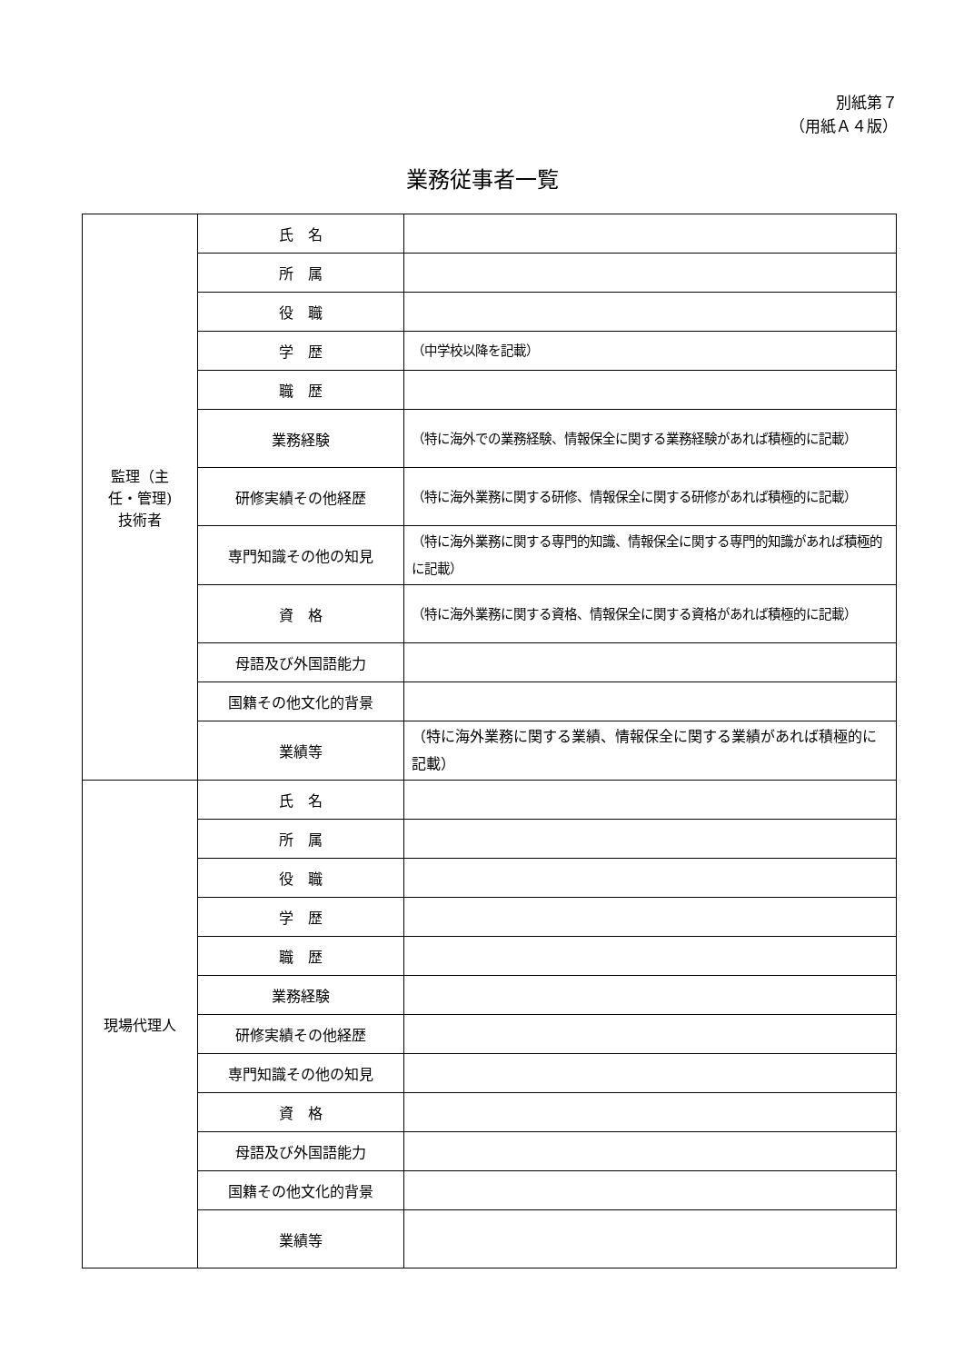別紙第７
（用紙Ａ４版）
業務従事者一覧
| 監理（主 任・管理) 技術者 | 氏 名 | |
| | 所 属 | |
| | 役 職 | |
| | 学 歴 | （中学校以降を記載） |
| | 職 歴 | |
| | 業務経験 | （特に海外での業務経験、情報保全に関する業務経験があれば積極的に記載） |
| | 研修実績その他経歴 | （特に海外業務に関する研修、情報保全に関する研修があれば積極的に記載） |
| | 専門知識その他の知見 | （特に海外業務に関する専門的知識、情報保全に関する専門的知識があれば積極的に記載） |
| | 資 格 | （特に海外業務に関する資格、情報保全に関する資格があれば積極的に記載） |
| | 母語及び外国語能力 | |
| | 国籍その他文化的背景 | |
| | 業績等 | （特に海外業務に関する業績、情報保全に関する業績があれば積極的に記載） |
| 現場代理人 | 氏 名 | |
| | 所 属 | |
| | 役 職 | |
| | 学 歴 | |
| | 職 歴 | |
| | 業務経験 | |
| | 研修実績その他経歴 | |
| | 専門知識その他の知見 | |
| | 資 格 | |
| | 母語及び外国語能力 | |
| | 国籍その他文化的背景 | |
| | 業績等 | |